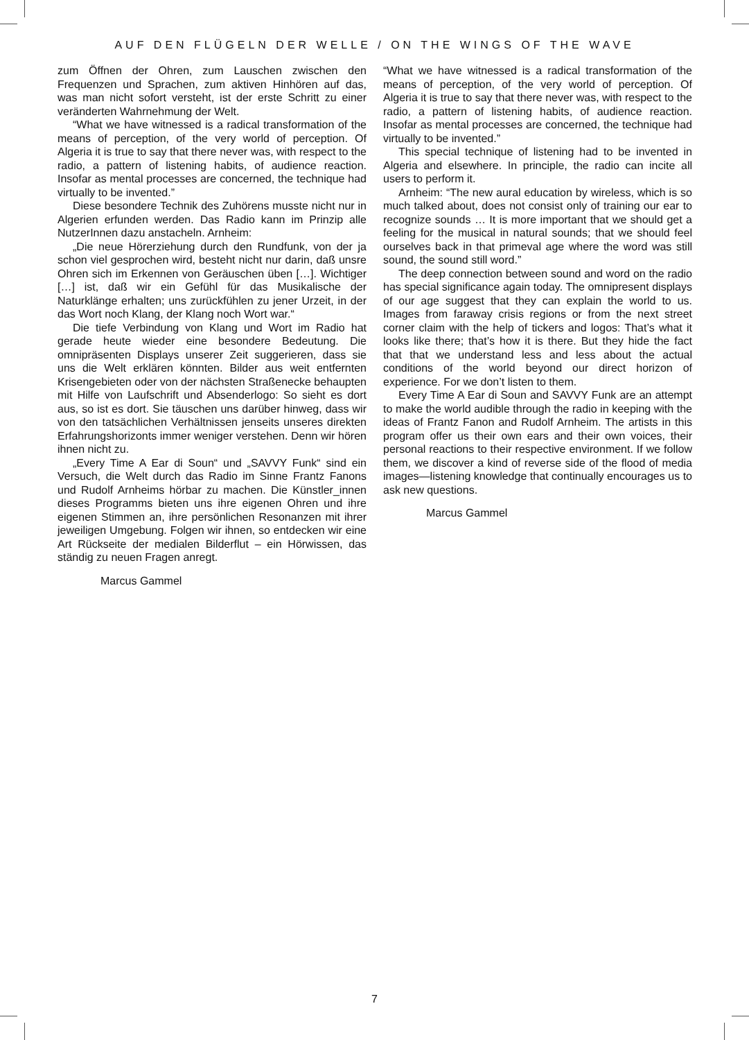AUF DEN FLÜGELN DER WELLE / ON THE WINGS OF THE WAVE
zum Öffnen der Ohren, zum Lauschen zwischen den Frequenzen und Sprachen, zum aktiven Hinhören auf das, was man nicht sofort versteht, ist der erste Schritt zu einer veränderten Wahrnehmung der Welt.
“What we have witnessed is a radical transformation of the means of perception, of the very world of perception. Of Algeria it is true to say that there never was, with respect to the radio, a pattern of listening habits, of audience reaction. Insofar as mental processes are concerned, the technique had virtually to be invented.”
Diese besondere Technik des Zuhörens musste nicht nur in Algerien erfunden werden. Das Radio kann im Prinzip alle NutzerInnen dazu anstacheln. Arnheim:
„Die neue Hörerziehung durch den Rundfunk, von der ja schon viel gesprochen wird, besteht nicht nur darin, daß unsre Ohren sich im Erkennen von Geräuschen üben […]. Wichtiger […] ist, daß wir ein Gefühl für das Musikalische der Naturklänge erhalten; uns zurückfühlen zu jener Urzeit, in der das Wort noch Klang, der Klang noch Wort war.“
Die tiefe Verbindung von Klang und Wort im Radio hat gerade heute wieder eine besondere Bedeutung. Die omnipräsenten Displays unserer Zeit suggerieren, dass sie uns die Welt erklären könnten. Bilder aus weit entfernten Krisengebieten oder von der nächsten Straßenecke behaupten mit Hilfe von Laufschrift und Absenderlogo: So sieht es dort aus, so ist es dort. Sie täuschen uns darüber hinweg, dass wir von den tatsächlichen Verhältnissen jenseits unseres direkten Erfahrungshorizonts immer weniger verstehen. Denn wir hören ihnen nicht zu.
„Every Time A Ear di Soun“ und „SAVVY Funk“ sind ein Versuch, die Welt durch das Radio im Sinne Frantz Fanons und Rudolf Arnheims hörbar zu machen. Die Künstler_innen dieses Programms bieten uns ihre eigenen Ohren und ihre eigenen Stimmen an, ihre persönlichen Resonanzen mit ihrer jeweiligen Umgebung. Folgen wir ihnen, so entdecken wir eine Art Rückseite der medialen Bilderflut – ein Hörwissen, das ständig zu neuen Fragen anregt.
Marcus Gammel
“What we have witnessed is a radical transformation of the means of perception, of the very world of perception. Of Algeria it is true to say that there never was, with respect to the radio, a pattern of listening habits, of audience reaction. Insofar as mental processes are concerned, the technique had virtually to be invented.”
This special technique of listening had to be invented in Algeria and elsewhere. In principle, the radio can incite all users to perform it.
Arnheim: “The new aural education by wireless, which is so much talked about, does not consist only of training our ear to recognize sounds … It is more important that we should get a feeling for the musical in natural sounds; that we should feel ourselves back in that primeval age where the word was still sound, the sound still word.”
The deep connection between sound and word on the radio has special significance again today. The omnipresent displays of our age suggest that they can explain the world to us. Images from faraway crisis regions or from the next street corner claim with the help of tickers and logos: That’s what it looks like there; that’s how it is there. But they hide the fact that that we understand less and less about the actual conditions of the world beyond our direct horizon of experience. For we don’t listen to them.
Every Time A Ear di Soun and SAVVY Funk are an attempt to make the world audible through the radio in keeping with the ideas of Frantz Fanon and Rudolf Arnheim. The artists in this program offer us their own ears and their own voices, their personal reactions to their respective environment. If we follow them, we discover a kind of reverse side of the flood of media images—listening knowledge that continually encourages us to ask new questions.
Marcus Gammel
7